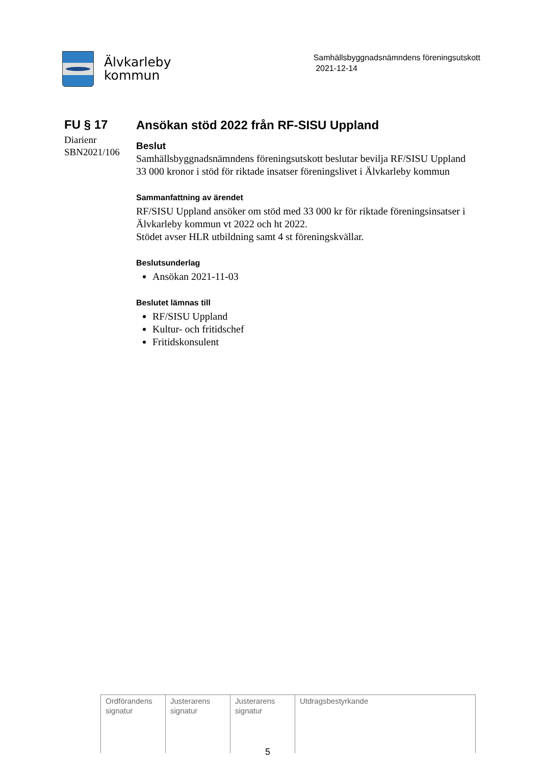Älvkarleby
kommun
Samhällsbyggnadsnämndens föreningsutskott
2021-12-14
FU § 17
Diarienr
SBN2021/106
Ansökan stöd 2022 från RF-SISU Uppland
Beslut
Samhällsbyggnadsnämndens föreningsutskott beslutar bevilja RF/SISU Uppland 33 000 kronor i stöd för riktade insatser föreningslivet i Älvkarleby kommun
Sammanfattning av ärendet
RF/SISU Uppland ansöker om stöd med 33 000 kr för riktade föreningsinsatser i Älvkarleby kommun vt 2022 och ht 2022.
Stödet avser HLR utbildning samt 4 st föreningskvällar.
Beslutsunderlag
Ansökan 2021-11-03
Beslutet lämnas till
RF/SISU Uppland
Kultur- och fritidschef
Fritidskonsulent
| Ordförandens signatur | Justerarens signatur | Justerarens signatur | Utdragsbestyrkande |
5